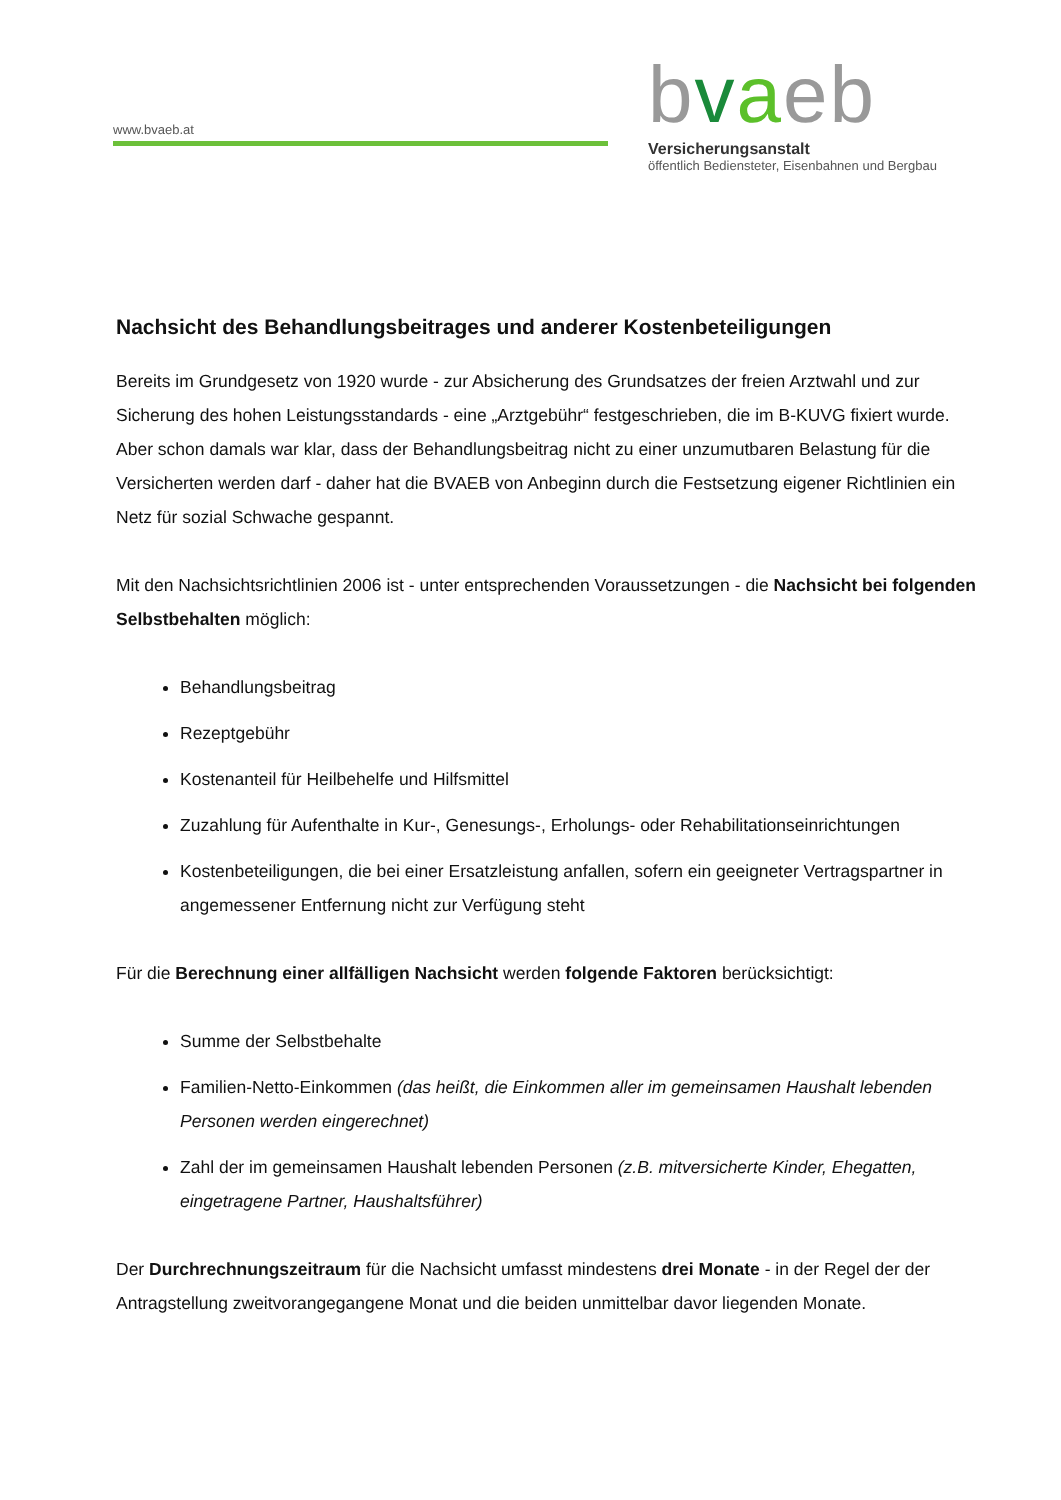www.bvaeb.at
bvaeb
Versicherungsanstalt
öffentlich Bediensteter, Eisenbahnen und Bergbau
Nachsicht des Behandlungsbeitrages und anderer Kostenbeteiligungen
Bereits im Grundgesetz von 1920 wurde - zur Absicherung des Grundsatzes der freien Arztwahl und zur Sicherung des hohen Leistungsstandards - eine „Arztgebühr“ festgeschrieben, die im B-KUVG fixiert wurde.
Aber schon damals war klar, dass der Behandlungsbeitrag nicht zu einer unzumutbaren Belastung für die Versicherten werden darf - daher hat die BVAEB von Anbeginn durch die Festsetzung eigener Richtlinien ein Netz für sozial Schwache gespannt.
Mit den Nachsichtsrichtlinien 2006 ist - unter entsprechenden Voraussetzungen - die Nachsicht bei folgenden Selbstbehalten möglich:
Behandlungsbeitrag
Rezeptgebühr
Kostenanteil für Heilbehelfe und Hilfsmittel
Zuzahlung für Aufenthalte in Kur-, Genesungs-, Erholungs- oder Rehabilitationseinrichtungen
Kostenbeteiligungen, die bei einer Ersatzleistung anfallen, sofern ein geeigneter Vertragspartner in angemessener Entfernung nicht zur Verfügung steht
Für die Berechnung einer allfälligen Nachsicht werden folgende Faktoren berücksichtigt:
Summe der Selbstbehalte
Familien-Netto-Einkommen (das heißt, die Einkommen aller im gemeinsamen Haushalt lebenden Personen werden eingerechnet)
Zahl der im gemeinsamen Haushalt lebenden Personen (z.B. mitversicherte Kinder, Ehegatten, eingetragene Partner, Haushaltsführer)
Der Durchrechnungszeitraum für die Nachsicht umfasst mindestens drei Monate - in der Regel der der Antragstellung zweitvorangegangene Monat und die beiden unmittelbar davor liegenden Monate.